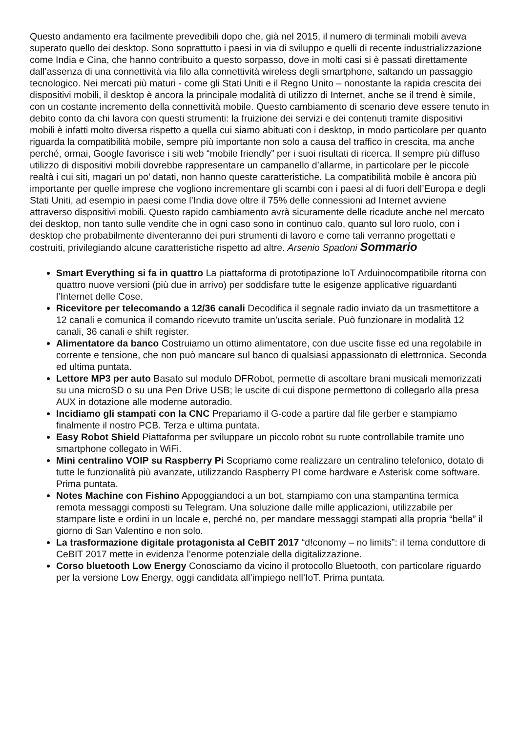Questo andamento era facilmente prevedibili dopo che, già nel 2015, il numero di terminali mobili aveva superato quello dei desktop. Sono soprattutto i paesi in via di sviluppo e quelli di recente industrializzazione come India e Cina, che hanno contribuito a questo sorpasso, dove in molti casi si è passati direttamente dall’assenza di una connettività via filo alla connettività wireless degli smartphone, saltando un passaggio tecnologico. Nei mercati più maturi - come gli Stati Uniti e il Regno Unito – nonostante la rapida crescita dei dispositivi mobili, il desktop è ancora la principale modalità di utilizzo di Internet, anche se il trend è simile, con un costante incremento della connettività mobile. Questo cambiamento di scenario deve essere tenuto in debito conto da chi lavora con questi strumenti: la fruizione dei servizi e dei contenuti tramite dispositivi mobili è infatti molto diversa rispetto a quella cui siamo abituati con i desktop, in modo particolare per quanto riguarda la compatibilità mobile, sempre più importante non solo a causa del traffico in crescita, ma anche perché, ormai, Google favorisce i siti web “mobile friendly” per i suoi risultati di ricerca. Il sempre più diffuso utilizzo di dispositivi mobili dovrebbe rappresentare un campanello d’allarme, in particolare per le piccole realtà i cui siti, magari un po’ datati, non hanno queste caratteristiche. La compatibilità mobile è ancora più importante per quelle imprese che vogliono incrementare gli scambi con i paesi al di fuori dell’Europa e degli Stati Uniti, ad esempio in paesi come l’India dove oltre il 75% delle connessioni ad Internet avviene attraverso dispositivi mobili. Questo rapido cambiamento avrà sicuramente delle ricadute anche nel mercato dei desktop, non tanto sulle vendite che in ogni caso sono in continuo calo, quanto sul loro ruolo, con i desktop che probabilmente diventeranno dei puri strumenti di lavoro e come tali verranno progettati e costruiti, privilegiando alcune caratteristiche rispetto ad altre. Arsenio Spadoni Sommario
Smart Everything si fa in quattro La piattaforma di prototipazione IoT Arduinocompatibile ritorna con quattro nuove versioni (più due in arrivo) per soddisfare tutte le esigenze applicative riguardanti l’Internet delle Cose.
Ricevitore per telecomando a 12/36 canali Decodifica il segnale radio inviato da un trasmettitore a 12 canali e comunica il comando ricevuto tramite un’uscita seriale. Può funzionare in modalità 12 canali, 36 canali e shift register.
Alimentatore da banco Costruiamo un ottimo alimentatore, con due uscite fisse ed una regolabile in corrente e tensione, che non può mancare sul banco di qualsiasi appassionato di elettronica. Seconda ed ultima puntata.
Lettore MP3 per auto Basato sul modulo DFRobot, permette di ascoltare brani musicali memorizzati su una microSD o su una Pen Drive USB; le uscite di cui dispone permettono di collegarlo alla presa AUX in dotazione alle moderne autoradio.
Incidiamo gli stampati con la CNC Prepariamo il G-code a partire dal file gerber e stampiamo finalmente il nostro PCB. Terza e ultima puntata.
Easy Robot Shield Piattaforma per sviluppare un piccolo robot su ruote controllabile tramite uno smartphone collegato in WiFi.
Mini centralino VOIP su Raspberry Pi Scopriamo come realizzare un centralino telefonico, dotato di tutte le funzionalità più avanzate, utilizzando Raspberry PI come hardware e Asterisk come software. Prima puntata.
Notes Machine con Fishino Appoggiandoci a un bot, stampiamo con una stampantina termica remota messaggi composti su Telegram. Una soluzione dalle mille applicazioni, utilizzabile per stampare liste e ordini in un locale e, perché no, per mandare messaggi stampati alla propria “bella” il giorno di San Valentino e non solo.
La trasformazione digitale protagonista al CeBIT 2017 “d!conomy – no limits”: il tema conduttore di CeBIT 2017 mette in evidenza l’enorme potenziale della digitalizzazione.
Corso bluetooth Low Energy Conosciamo da vicino il protocollo Bluetooth, con particolare riguardo per la versione Low Energy, oggi candidata all’impiego nell’IoT. Prima puntata.